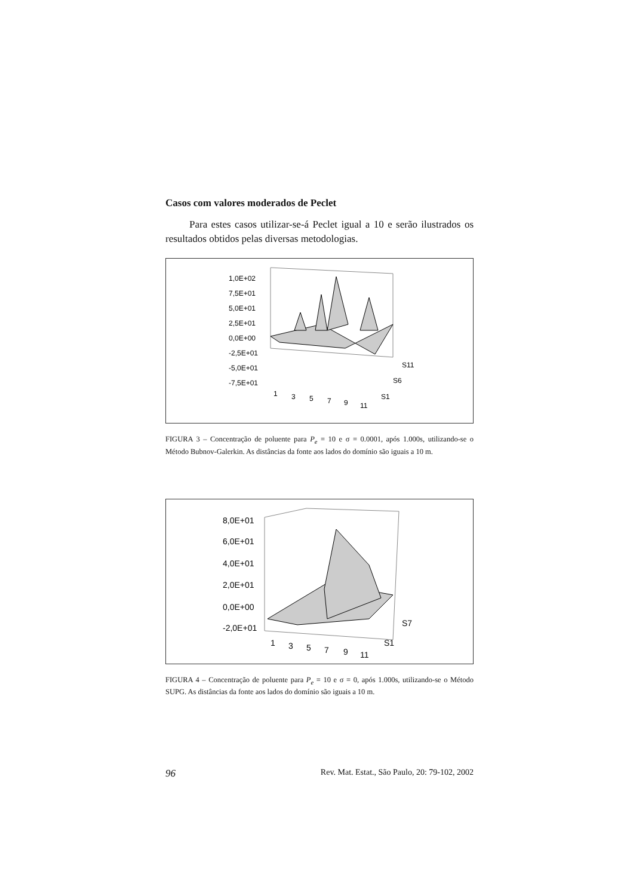Casos com valores moderados de Peclet
Para estes casos utilizar-se-á Peclet igual a 10 e serão ilustrados os resultados obtidos pelas diversas metodologias.
1,0E+02
7,5E+01
5,0E+01
2,5E+01
0,0E+00
-2,5E+01
-5,0E+01
-7,5E+01
1
3
5
7
9
11
S11
S6
S1
FIGURA 3 – Concentração de poluente para P<sub>e</sub> = 10 e σ = 0.0001, após 1.000s, utilizando-se o Método Bubnov-Galerkin. As distâncias da fonte aos lados do domínio são iguais a 10 m.
8,0E+01
6,0E+01
4,0E+01
2,0E+01
0,0E+00
-2,0E+01
1
3
5
7
9
11
S7
S1
FIGURA 4 – Concentração de poluente para P<sub>e</sub> = 10 e σ = 0, após 1.000s, utilizando-se o Método SUPG. As distâncias da fonte aos lados do domínio são iguais a 10 m.
96 Rev. Mat. Estat., São Paulo, 20: 79-102, 2002